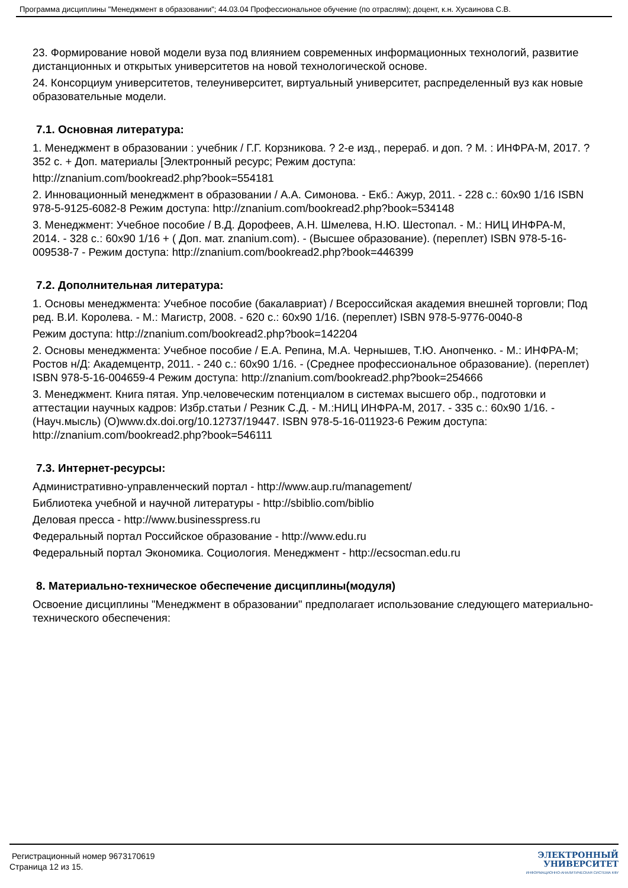Программа дисциплины "Менеджмент в образовании"; 44.03.04 Профессиональное обучение (по отраслям); доцент, к.н. Хусаинова С.В.
23. Формирование новой модели вуза под влиянием современных информационных технологий, развитие дистанционных и открытых университетов на новой технологической основе.
24. Консорциум университетов, телеуниверситет, виртуальный университет, распределенный вуз как новые образовательные модели.
7.1. Основная литература:
1. Менеджмент в образовании : учебник / Г.Г. Корзникова. ? 2-е изд., перераб. и доп. ? М. : ИНФРА-М, 2017. ? 352 с. + Доп. материалы [Электронный ресурс; Режим доступа:
http://znanium.com/bookread2.php?book=554181
2. Инновационный менеджмент в образовании / А.А. Симонова. - Екб.: Ажур, 2011. - 228 с.: 60x90 1/16 ISBN 978-5-9125-6082-8 Режим доступа: http://znanium.com/bookread2.php?book=534148
3. Менеджмент: Учебное пособие / В.Д. Дорофеев, А.Н. Шмелева, Н.Ю. Шестопал. - М.: НИЦ ИНФРА-М, 2014. - 328 с.: 60x90 1/16 + ( Доп. мат. znanium.com). - (Высшее образование). (переплет) ISBN 978-5-16-009538-7 - Режим доступа: http://znanium.com/bookread2.php?book=446399
7.2. Дополнительная литература:
1. Основы менеджмента: Учебное пособие (бакалавриат) / Всероссийская академия внешней торговли; Под ред. В.И. Королева. - М.: Магистр, 2008. - 620 с.: 60x90 1/16. (переплет) ISBN 978-5-9776-0040-8
Режим доступа: http://znanium.com/bookread2.php?book=142204
2. Основы менеджмента: Учебное пособие / Е.А. Репина, М.А. Чернышев, Т.Ю. Анопченко. - М.: ИНФРА-М; Ростов н/Д: Академцентр, 2011. - 240 с.: 60x90 1/16. - (Среднее профессиональное образование). (переплет) ISBN 978-5-16-004659-4 Режим доступа: http://znanium.com/bookread2.php?book=254666
3. Менеджмент. Книга пятая. Упр.человеческим потенциалом в системах высшего обр., подготовки и аттестации научных кадров: Избр.статьи / Резник С.Д. - М.:НИЦ ИНФРА-М, 2017. - 335 с.: 60x90 1/16. - (Науч.мысль) (О)www.dx.doi.org/10.12737/19447. ISBN 978-5-16-011923-6 Режим доступа: http://znanium.com/bookread2.php?book=546111
7.3. Интернет-ресурсы:
Административно-управленческий портал - http://www.aup.ru/management/
Библиотека учебной и научной литературы - http://sbiblio.com/biblio
Деловая пресса - http://www.businesspress.ru
Федеральный портал Российское образование - http://www.edu.ru
Федеральный портал Экономика. Социология. Менеджмент - http://ecsocman.edu.ru
8. Материально-техническое обеспечение дисциплины(модуля)
Освоение дисциплины "Менеджмент в образовании" предполагает использование следующего материально-технического обеспечения:
Регистрационный номер 9673170619
Страница 12 из 15.
ЭЛЕКТРОННЫЙ
УНИВЕРСИТЕТ
ИНФОРМАЦИОННО-АНАЛИТИЧЕСКАЯ СИСТЕМА КФУ